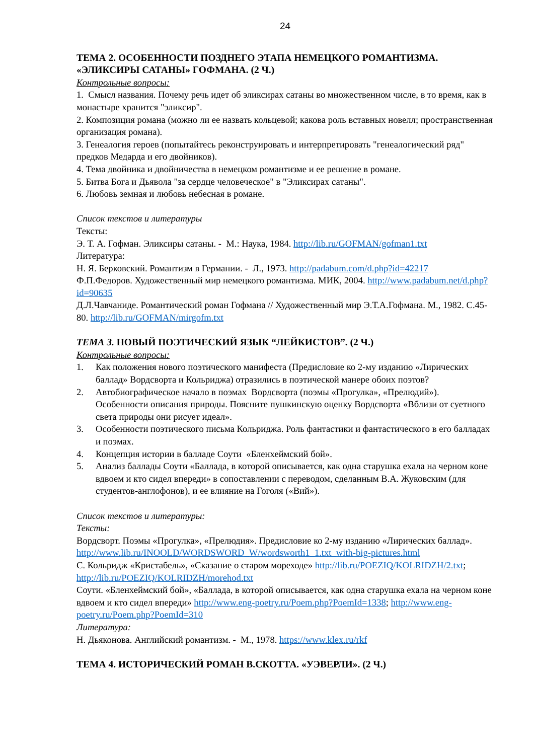24
ТЕМА 2. ОСОБЕННОСТИ ПОЗДНЕГО ЭТАПА НЕМЕЦКОГО РОМАНТИЗМА. «ЭЛИКСИРЫ САТАНЫ» ГОФМАНА. (2 Ч.)
Контрольные вопросы:
1. Смысл названия. Почему речь идет об эликсирах сатаны во множественном числе, в то время, как в монастыре хранится "эликсир".
2. Композиция романа (можно ли ее назвать кольцевой; какова роль вставных новелл; пространственная организация романа).
3. Генеалогия героев (попытайтесь реконструировать и интерпретировать "генеалогический ряд" предков Медарда и его двойников).
4. Тема двойника и двойничества в немецком романтизме и ее решение в романе.
5. Битва Бога и Дьявола "за сердце человеческое" в "Эликсирах сатаны".
6. Любовь земная и любовь небесная в романе.
Список текстов и литературы
Тексты:
Э. Т. А. Гофман. Эликсиры сатаны. - М.: Наука, 1984. http://lib.ru/GOFMAN/gofman1.txt
Литература:
Н. Я. Берковский. Романтизм в Германии. - Л., 1973. http://padabum.com/d.php?id=42217
Ф.П.Федоров. Художественный мир немецкого романтизма. МИК, 2004. http://www.padabum.net/d.php?id=90635
Д.Л.Чавчаниде. Романтический роман Гофмана // Художественный мир Э.Т.А.Гофмана. М., 1982. С.45-80. http://lib.ru/GOFMAN/mirgofm.txt
ТЕМА 3. НОВЫЙ ПОЭТИЧЕСКИЙ ЯЗЫК “ЛЕЙКИСТОВ”. (2 Ч.)
Контрольные вопросы:
1. Как положения нового поэтического манифеста (Предисловие ко 2-му изданию «Лирических баллад» Вордсворта и Кольриджа) отразились в поэтической манере обоих поэтов?
2. Автобиографическое начало в поэмах Вордсворта (поэмы «Прогулка», «Прелюдий»). Особенности описания природы. Поясните пушкинскую оценку Вордсворта «Вблизи от суетного света природы они рисует идеал».
3. Особенности поэтического письма Кольриджа. Роль фантастики и фантастического в его балладах и поэмах.
4. Концепция истории в балладе Соути «Бленхеймский бой».
5. Анализ баллады Соути «Баллада, в которой описывается, как одна старушка ехала на черном коне вдвоем и кто сидел впереди» в сопоставлении с переводом, сделанным В.А. Жуковским (для студентов-англофонов), и ее влияние на Гоголя («Вий»).
Список текстов и литературы:
Тексты:
Вордсворт. Поэмы «Прогулка», «Прелюдия». Предисловие ко 2-му изданию «Лирических баллад». http://www.lib.ru/INOOLD/WORDSWORD_W/wordsworth1_1.txt_with-big-pictures.html
С. Кольридж «Кристабель», «Сказание о старом мореходе» http://lib.ru/POEZIQ/KOLRIDZH/2.txt; http://lib.ru/POEZIQ/KOLRIDZH/morehod.txt
Соути. «Бленхеймский бой», «Баллада, в которой описывается, как одна старушка ехала на черном коне вдвоем и кто сидел впереди» http://www.eng-poetry.ru/Poem.php?PoemId=1338; http://www.eng-poetry.ru/Poem.php?PoemId=310
Литература:
Н. Дьяконова. Английский романтизм. - М., 1978. https://www.klex.ru/rkf
ТЕМА 4. ИСТОРИЧЕСКИЙ РОМАН В.СКОТТА. «УЭВЕРЛИ». (2 Ч.)